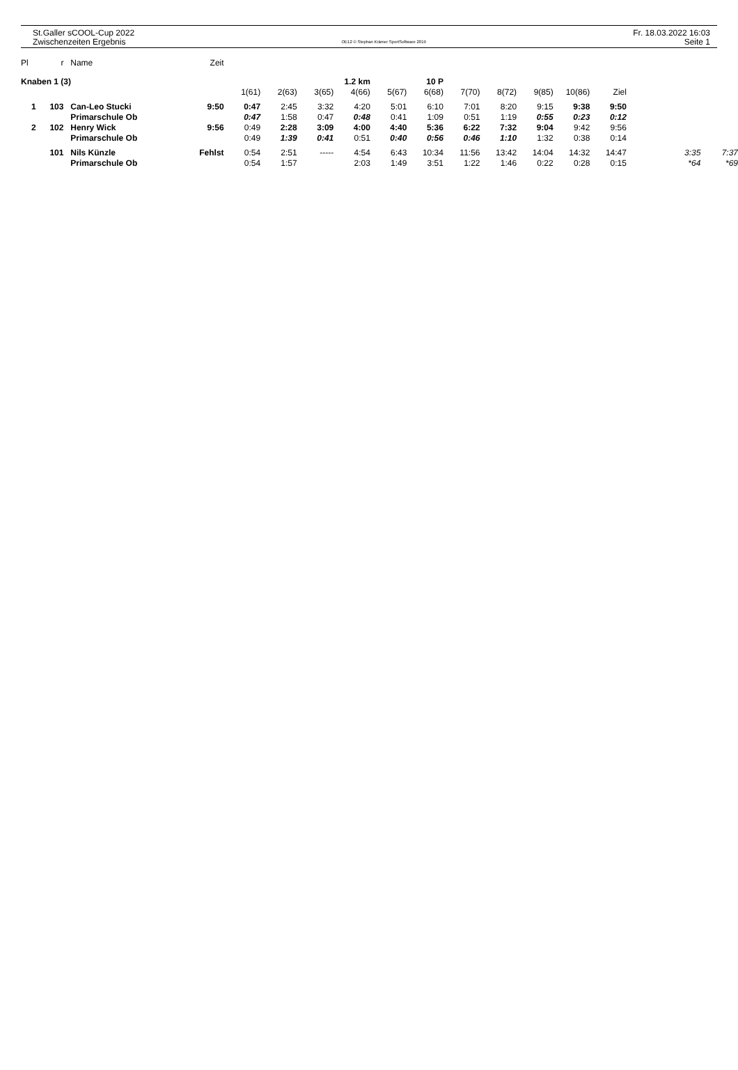St.Galler sCOOL-Cup 2022
Zwischenzeiten Ergebnis
OE12 © Stephan Krämer SportSoftware 2019
Fr. 18.03.2022 16:03
Seite 1
| Pl | r | | Name | Zeit | | | | | | | | | | | | | |
| Knaben 1 (3) | | | | | | | 1.2 km | | 10 P | | | | | | | | |
| | | | | | 1(61) | 2(63) | 3(65) | 4(66) | 5(67) | 6(68) | 7(70) | 8(72) | 9(85) | 10(86) | Ziel | | |
| 1 | 103 | | Can-Leo Stucki | 9:50 | 0:47 | 2:45 | 3:32 | 4:20 | 5:01 | 6:10 | 7:01 | 8:20 | 9:15 | 9:38 | 9:50 | | |
| | | | Primarschule Ob | | 0:47 | 1:58 | 0:47 | 0:48 | 0:41 | 1:09 | 0:51 | 1:19 | 0:55 | 0:23 | 0:12 | | |
| 2 | 102 | | Henry Wick | 9:56 | 0:49 | 2:28 | 3:09 | 4:00 | 4:40 | 5:36 | 6:22 | 7:32 | 9:04 | 9:42 | 9:56 | | |
| | | | Primarschule Ob | | 0:49 | 1:39 | 0:41 | 0:51 | 0:40 | 0:56 | 0:46 | 1:10 | 1:32 | 0:38 | 0:14 | | |
| | 101 | | Nils Künzle | Fehlst | 0:54 | 2:51 | ----- | 4:54 | 6:43 | 10:34 | 11:56 | 13:42 | 14:04 | 14:32 | 14:47 | 3:35 | 7:37 |
| | | | Primarschule Ob | | 0:54 | 1:57 | | 2:03 | 1:49 | 3:51 | 1:22 | 1:46 | 0:22 | 0:28 | 0:15 | *64 | *69 |